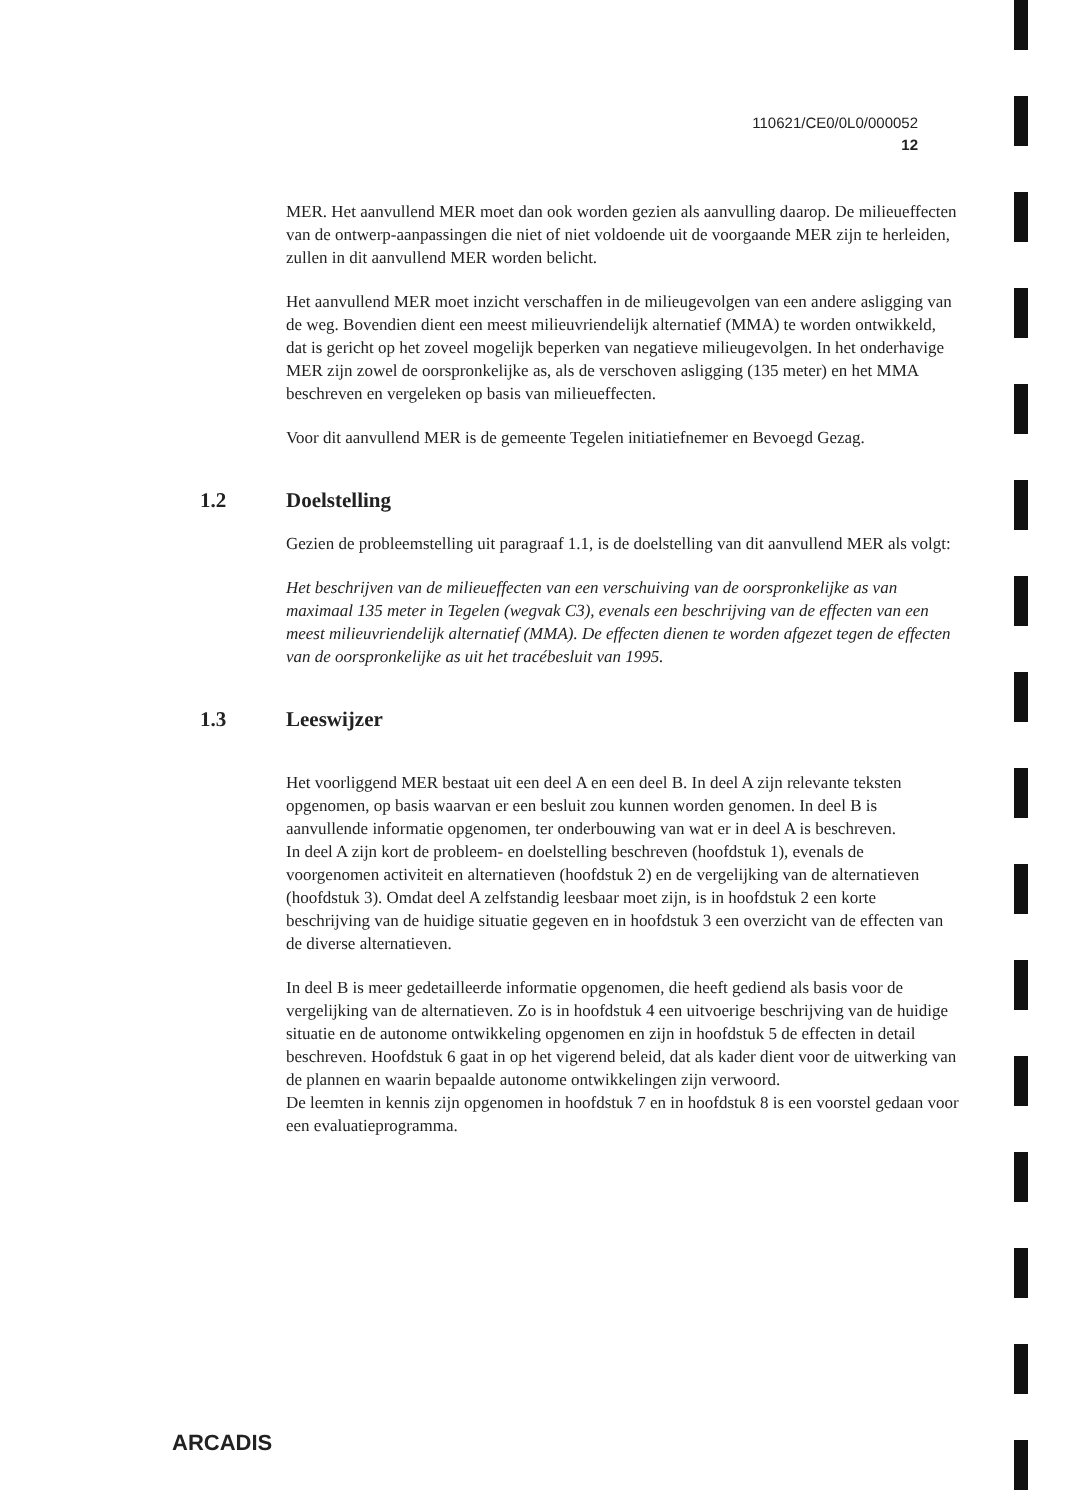110621/CE0/0L0/000052
12
MER. Het aanvullend MER moet dan ook worden gezien als aanvulling daarop. De milieueffecten van de ontwerp-aanpassingen die niet of niet voldoende uit de voorgaande MER zijn te herleiden, zullen in dit aanvullend MER worden belicht.
Het aanvullend MER moet inzicht verschaffen in de milieugevolgen van een andere asligging van de weg. Bovendien dient een meest milieuvriendelijk alternatief (MMA) te worden ontwikkeld, dat is gericht op het zoveel mogelijk beperken van negatieve milieugevolgen. In het onderhavige MER zijn zowel de oorspronkelijke as, als de verschoven asligging (135 meter) en het MMA beschreven en vergeleken op basis van milieueffecten.
Voor dit aanvullend MER is de gemeente Tegelen initiatiefnemer en Bevoegd Gezag.
1.2 Doelstelling
Gezien de probleemstelling uit paragraaf 1.1, is de doelstelling van dit aanvullend MER als volgt:
Het beschrijven van de milieueffecten van een verschuiving van de oorspronkelijke as van maximaal 135 meter in Tegelen (wegvak C3), evenals een beschrijving van de effecten van een meest milieuvriendelijk alternatief (MMA). De effecten dienen te worden afgezet tegen de effecten van de oorspronkelijke as uit het tracébesluit van 1995.
1.3 Leeswijzer
Het voorliggend MER bestaat uit een deel A en een deel B. In deel A zijn relevante teksten opgenomen, op basis waarvan er een besluit zou kunnen worden genomen. In deel B is aanvullende informatie opgenomen, ter onderbouwing van wat er in deel A is beschreven.
In deel A zijn kort de probleem- en doelstelling beschreven (hoofdstuk 1), evenals de voorgenomen activiteit en alternatieven (hoofdstuk 2) en de vergelijking van de alternatieven (hoofdstuk 3). Omdat deel A zelfstandig leesbaar moet zijn, is in hoofdstuk 2 een korte beschrijving van de huidige situatie gegeven en in hoofdstuk 3 een overzicht van de effecten van de diverse alternatieven.
In deel B is meer gedetailleerde informatie opgenomen, die heeft gediend als basis voor de vergelijking van de alternatieven. Zo is in hoofdstuk 4 een uitvoerige beschrijving van de huidige situatie en de autonome ontwikkeling opgenomen en zijn in hoofdstuk 5 de effecten in detail beschreven. Hoofdstuk 6 gaat in op het vigerend beleid, dat als kader dient voor de uitwerking van de plannen en waarin bepaalde autonome ontwikkelingen zijn verwoord.
De leemten in kennis zijn opgenomen in hoofdstuk 7 en in hoofdstuk 8 is een voorstel gedaan voor een evaluatieprogramma.
ARCADIS